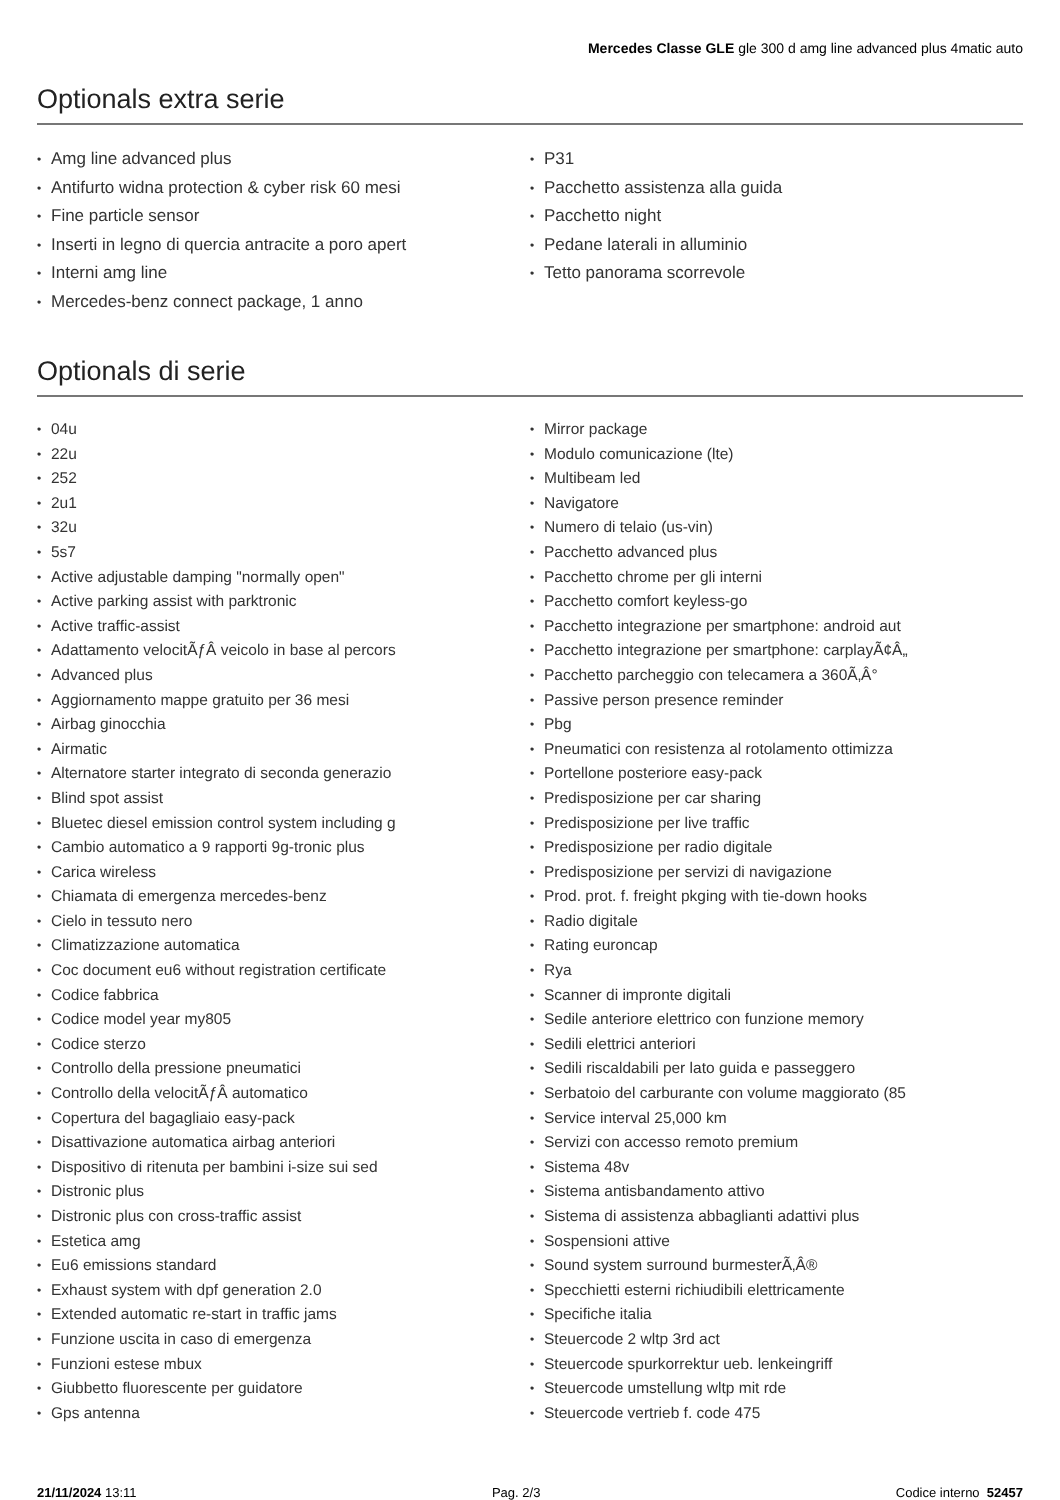Mercedes Classe GLE gle 300 d amg line advanced plus 4matic auto
Optionals extra serie
Amg line advanced plus
Antifurto widna protection & cyber risk 60 mesi
Fine particle sensor
Inserti in legno di quercia antracite a poro apert
Interni amg line
Mercedes-benz connect package, 1 anno
P31
Pacchetto assistenza alla guida
Pacchetto night
Pedane laterali in alluminio
Tetto panorama scorrevole
Optionals di serie
04u
22u
252
2u1
32u
5s7
Active adjustable damping "normally open"
Active parking assist with parktronic
Active traffic-assist
Adattamento velocitÃƒÂ veicolo in base al percors
Advanced plus
Aggiornamento mappe gratuito per 36 mesi
Airbag ginocchia
Airmatic
Alternatore starter integrato di seconda generazio
Blind spot assist
Bluetec diesel emission control system including g
Cambio automatico a 9 rapporti 9g-tronic plus
Carica wireless
Chiamata di emergenza mercedes-benz
Cielo in tessuto nero
Climatizzazione automatica
Coc document eu6 without registration certificate
Codice fabbrica
Codice model year my805
Codice sterzo
Controllo della pressione pneumatici
Controllo della velocitÃƒÂ automatico
Copertura del bagagliaio easy-pack
Disattivazione automatica airbag anteriori
Dispositivo di ritenuta per bambini i-size sui sed
Distronic plus
Distronic plus con cross-traffic assist
Estetica amg
Eu6 emissions standard
Exhaust system with dpf generation 2.0
Extended automatic re-start in traffic jams
Funzione uscita in caso di emergenza
Funzioni estese mbux
Giubbetto fluorescente per guidatore
Gps antenna
Mirror package
Modulo comunicazione (lte)
Multibeam led
Navigatore
Numero di telaio (us-vin)
Pacchetto advanced plus
Pacchetto chrome per gli interni
Pacchetto comfort keyless-go
Pacchetto integrazione per smartphone: android aut
Pacchetto integrazione per smartphone: carplayÃ¢Â„
Pacchetto parcheggio con telecamera a 360Ã‚Â°
Passive person presence reminder
Pbg
Pneumatici con resistenza al rotolamento ottimizza
Portellone posteriore easy-pack
Predisposizione per car sharing
Predisposizione per live traffic
Predisposizione per radio digitale
Predisposizione per servizi di navigazione
Prod. prot. f. freight pkging with tie-down hooks
Radio digitale
Rating euroncap
Rya
Scanner di impronte digitali
Sedile anteriore elettrico con funzione memory
Sedili elettrici anteriori
Sedili riscaldabili per lato guida e passeggero
Serbatoio del carburante con volume maggiorato (85
Service interval 25,000 km
Servizi con accesso remoto premium
Sistema 48v
Sistema antisbandamento attivo
Sistema di assistenza abbaglianti adattivi plus
Sospensioni attive
Sound system surround burmesterÃ‚Â®
Specchietti esterni richiudibili elettricamente
Specifiche italia
Steuercode 2 wltp 3rd act
Steuercode spurkorrektur ueb. lenkeingriff
Steuercode umstellung wltp mit rde
Steuercode vertrieb f. code 475
21/11/2024 13:11 Pag. 2/3 Codice interno 52457